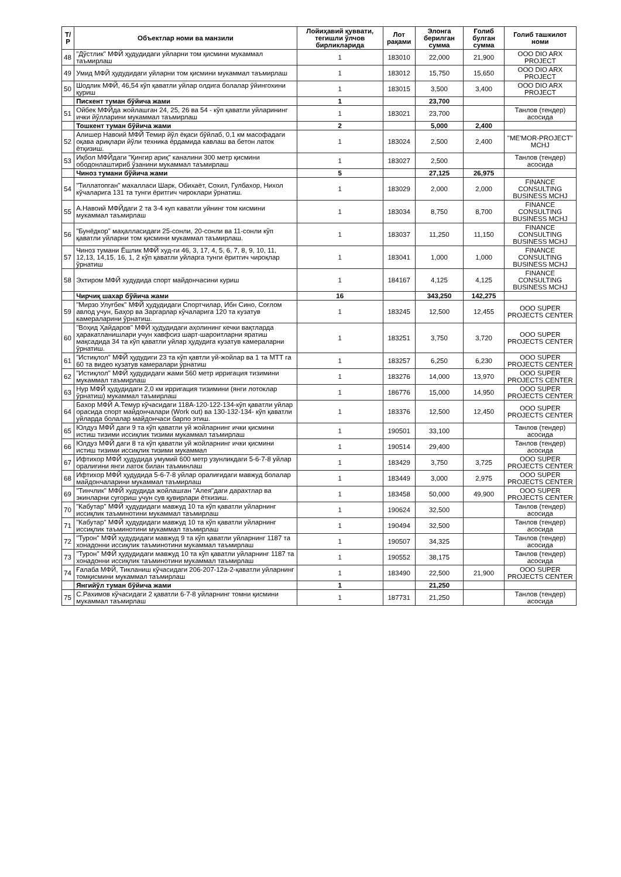| Т/Р | Объектлар номи ва манзили | Лойиҳавий қуввати, тегишли ўлчов бирликларида | Лот рақами | Элонга берилган сумма | Ғолиб булган сумма | Голиб ташкилот номи |
| --- | --- | --- | --- | --- | --- | --- |
| 48 | "Дўстлик" МФЙ ҳудудидаги уйларни том қисмини мукаммал таъмирлаш | 1 | 183010 | 22,000 | 21,900 | OOO DIO ARX PROJECT |
| 49 | Умид МФЙ ҳудудидаги уйларни том қисмини мукаммал таъмирлаш | 1 | 183012 | 15,750 | 15,650 | OOO DIO ARX PROJECT |
| 50 | Шодлик МФЙ, 46,54 кўп қаватли уйлар олдига болалар ўйингохини қуриш | 1 | 183015 | 3,500 | 3,400 | OOO DIO ARX PROJECT |
| | Пискент туман бўйича жами | 1 | | 23,700 | | |
| 51 | Ойбек МФЙда жойлашган 24, 25, 26 ва 54 - кўп қаватли уйларининг ички йўлларини мукаммал таъмирлаш | 1 | 183021 | 23,700 | | Танлов (тендер) асосида |
| | Тошкент туман бўйича жами | 2 | | 5,000 | 2,400 | |
| 52 | Алишер Навоий МФЙ Темир йўл ёқаси бўйлаб, 0,1 км масофадаги оқава ариқлари йўли техника ёрдамида кавлаш ва бетон латок ётқизиш. | 1 | 183024 | 2,500 | 2,400 | "ME'MOR-PROJECT" MCHJ |
| 53 | Иқбол МФЙдаги "Қингир ариқ" каналини 300 метр қисмини ободонлаштириб ўзанини мукаммал таъмирлаш | 1 | 183027 | 2,500 | | Танлов (тендер) асосида |
| | Чиноз тумани бўйича жами | 5 | | 27,125 | 26,975 | |
| 54 | "Тиллатопган" махалласи Шарк, Обихаёт, Сохил, Гулбахор, Нихол кўчаларига 131 та тунги ёритгич чироклари ўрнатиш. | 1 | 183029 | 2,000 | 2,000 | FINANCE CONSULTING BUSINESS MCHJ |
| 55 | А.Навоий МФЙдаги 2 та 3-4 куп каватли уйнинг том кисмини мукаммал таъмирлаш | 1 | 183034 | 8,750 | 8,700 | FINANCE CONSULTING BUSINESS MCHJ |
| 56 | "Бунёдкор" маҳалласидаги 25-сонли, 20-сонли ва 11-сонли кўп қаватли уйларни том қисмини мукаммал таъмирлаш. | 1 | 183037 | 11,250 | 11,150 | FINANCE CONSULTING BUSINESS MCHJ |
| 57 | Чиноз тумани Ёшлик МФЙ худ-ги 46, 3, 17, 4, 5, 6, 7, 8, 9, 10, 11, 12,13, 14,15, 16, 1, 2 кўп қаватли уйларга тунги ёритгич чироқлар ўрнатиш | 1 | 183041 | 1,000 | 1,000 | FINANCE CONSULTING BUSINESS MCHJ |
| 58 | Эхтиром МФЙ худудида спорт майдончасини куриш | 1 | 184167 | 4,125 | 4,125 | FINANCE CONSULTING BUSINESS MCHJ |
| | Чирчиқ шахар бўйича жами | 16 | | 343,250 | 142,275 | |
| 59 | "Мирзо Улуғбек" МФЙ ҳудудидаги Спортчилар, Ибн Сино, Соғлом авлод учун, Баҳор ва Заргарлар кўчаларига 120 та кузатув камераларини ўрнатиш. | 1 | 183245 | 12,500 | 12,455 | OOO SUPER PROJECTS CENTER |
| 60 | "Воҳид Ҳайдаров" МФЙ ҳудудидаги аҳолининг кечки вақтларда ҳаракатланишлари учун хавфсиз шарт-шароитларни яратиш мақсадида 34 та кўп қаватли уйлар ҳудудига кузатув камераларни ўрнатиш. | 1 | 183251 | 3,750 | 3,720 | OOO SUPER PROJECTS CENTER |
| 61 | "Истиқлол" МФЙ ҳудудиги 23 та кўп қавтли уй-жойлар ва 1 та МТТ га 60 та видео кузатув камералари ўрнатиш | 1 | 183257 | 6,250 | 6,230 | OOO SUPER PROJECTS CENTER |
| 62 | "Истиқлол" МФЙ ҳудудидаги жами 560 метр ирригация тизимини мукаммал таъмирлаш | 1 | 183276 | 14,000 | 13,970 | OOO SUPER PROJECTS CENTER |
| 63 | Нур МФЙ ҳудудидаги 2,0 км ирригация тизимини (янги лотоклар ўрнатиш) мукаммал таъмирлаш | 1 | 186776 | 15,000 | 14,950 | OOO SUPER PROJECTS CENTER |
| 64 | Бахор МФЙ А.Темур кўчасидаги 118А-120-122-134-кўп қаватли уйлар орасида спорт майдончалари (Work out) ва 130-132-134- кўп қаватли уйларда болалар майдончаси барпо этиш. | 1 | 183376 | 12,500 | 12,450 | OOO SUPER PROJECTS CENTER |
| 65 | Юлдуз МФЙ даги 9 та кўп қаватли уй жойларнинг ички қисмини истиш тизими иссиқлик тизими мукаммал таъмирлаш | 1 | 190501 | 33,100 | | Танлов (тендер) асосида |
| 66 | Юлдуз МФЙ даги 8 та кўп қаватли уй жойларнинг ички қисмини истиш тизими иссиқлик тизими мукаммал | 1 | 190514 | 29,400 | | Танлов (тендер) асосида |
| 67 | Ифтихор МФЙ ҳудудида умумий 600 метр узунликдаги 5-6-7-8 уйлар оралиғини янги латок билан таъминлаш | 1 | 183429 | 3,750 | 3,725 | OOO SUPER PROJECTS CENTER |
| 68 | Ифтихор МФЙ ҳудудида 5-6-7-8 уйлар оралиғидаги мавжуд болалар майдончаларини мукаммал таъмирлаш | 1 | 183449 | 3,000 | 2,975 | OOO SUPER PROJECTS CENTER |
| 69 | "Тинчлик" МФЙ худудида жойлашган "Алея"даги дарахтлар ва экинларни суғориш учун сув қувирлари ёткизиш. | 1 | 183458 | 50,000 | 49,900 | OOO SUPER PROJECTS CENTER |
| 70 | "Кабутар" МФЙ ҳудудидаги мавжуд 10 та кўп қаватли уйларнинг иссиқлик таъминотини мукаммал таъмирлаш | 1 | 190624 | 32,500 | | Танлов (тендер) асосида |
| 71 | "Кабутар" МФЙ ҳудудидаги мавжуд 10 та кўп қаватли уйларнинг иссиқлик таъминотини мукаммал таъмирлаш | 1 | 190494 | 32,500 | | Танлов (тендер) асосида |
| 72 | "Турон" МФЙ ҳудудидаги мавжуд 9 та кўп қаватли уйларнинг 1187 та хонадонни иссиқлик таъминотини мукаммал таъмирлаш | 1 | 190507 | 34,325 | | Танлов (тендер) асосида |
| 73 | "Турон" МФЙ ҳудудидаги мавжуд 10 та кўп қаватли уйларнинг 1187 та хонадонни иссиқлик таъминотини мукаммал таъмирлаш | 1 | 190552 | 38,175 | | Танлов (тендер) асосида |
| 74 | Ғалаба МФЙ, Тикланиш кўчасидаги 206-207-12а-2-қаватли уйларнинг томқисмини мукаммал таъмирлаш | 1 | 183490 | 22,500 | 21,900 | OOO SUPER PROJECTS CENTER |
| | Янгийўл туман бўйича жами | 1 | | 21,250 | | |
| 75 | С.Рахимов кўчасидаги 2 қаватли 6-7-8 уйларнинг томни қисмини мукаммал таъмирлаш | 1 | 187731 | 21,250 | | Танлов (тендер) асосида |